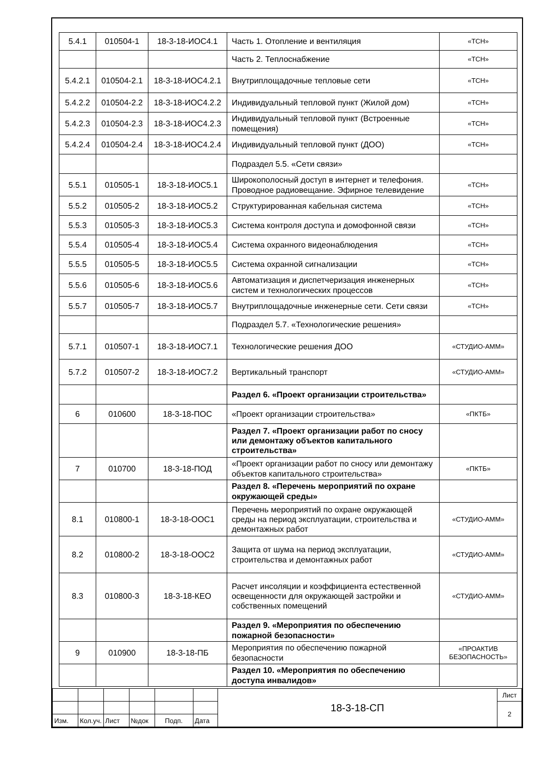| 5.4.1 | 010504-1 | 18-3-18-ИОС4.1 | Часть 1. Отопление и вентиляция | «ТСН» |
| | | | Часть 2. Теплоснабжение | «ТСН» |
| 5.4.2.1 | 010504-2.1 | 18-3-18-ИОС4.2.1 | Внутриплощадочные тепловые сети | «ТСН» |
| 5.4.2.2 | 010504-2.2 | 18-3-18-ИОС4.2.2 | Индивидуальный тепловой пункт (Жилой дом) | «ТСН» |
| 5.4.2.3 | 010504-2.3 | 18-3-18-ИОС4.2.3 | Индивидуальный тепловой пункт (Встроенные помещения) | «ТСН» |
| 5.4.2.4 | 010504-2.4 | 18-3-18-ИОС4.2.4 | Индивидуальный тепловой пункт (ДОО) | «ТСН» |
| | | | Подраздел 5.5. «Сети связи» | |
| 5.5.1 | 010505-1 | 18-3-18-ИОС5.1 | Широкополосный доступ в интернет и телефония. Проводное радиовещание. Эфирное телевидение | «ТСН» |
| 5.5.2 | 010505-2 | 18-3-18-ИОС5.2 | Структурированная кабельная система | «ТСН» |
| 5.5.3 | 010505-3 | 18-3-18-ИОС5.3 | Система контроля доступа и домофонной связи | «ТСН» |
| 5.5.4 | 010505-4 | 18-3-18-ИОС5.4 | Система охранного видеонаблюдения | «ТСН» |
| 5.5.5 | 010505-5 | 18-3-18-ИОС5.5 | Система охранной сигнализации | «ТСН» |
| 5.5.6 | 010505-6 | 18-3-18-ИОС5.6 | Автоматизация и диспетчеризация инженерных систем и технологических процессов | «ТСН» |
| 5.5.7 | 010505-7 | 18-3-18-ИОС5.7 | Внутриплощадочные инженерные сети. Сети связи | «ТСН» |
| | | | Подраздел 5.7. «Технологические решения» | |
| 5.7.1 | 010507-1 | 18-3-18-ИОС7.1 | Технологические решения ДОО | «СТУДИО-АММ» |
| 5.7.2 | 010507-2 | 18-3-18-ИОС7.2 | Вертикальный транспорт | «СТУДИО-АММ» |
| | | | Раздел 6. «Проект организации строительства» | |
| 6 | 010600 | 18-3-18-ПОС | «Проект организации строительства» | «ПКТБ» |
| | | | Раздел 7. «Проект организации работ по сносу или демонтажу объектов капитального строительства» | |
| 7 | 010700 | 18-3-18-ПОД | «Проект организации работ по сносу или демонтажу объектов капитального строительства» | «ПКТБ» |
| | | | Раздел 8. «Перечень мероприятий по охране окружающей среды» | |
| 8.1 | 010800-1 | 18-3-18-ООС1 | Перечень мероприятий по охране окружающей среды на период эксплуатации, строительства и демонтажных работ | «СТУДИО-АММ» |
| 8.2 | 010800-2 | 18-3-18-ООС2 | Защита от шума на период эксплуатации, строительства и демонтажных работ | «СТУДИО-АММ» |
| 8.3 | 010800-3 | 18-3-18-КЕО | Расчет инсоляции и коэффициента естественной освещенности для окружающей застройки и собственных помещений | «СТУДИО-АММ» |
| | | | Раздел 9. «Мероприятия по обеспечению пожарной безопасности» | |
| 9 | 010900 | 18-3-18-ПБ | Мероприятия по обеспечению пожарной безопасности | «ПРОАКТИВ БЕЗОПАСНОСТЬ» |
| | | | Раздел 10. «Мероприятия по обеспечению доступа инвалидов» | |
| | | | | | | 18-3-18-СП | Лист |
| | | | | | | | 2 |
| Изм. | Кол.уч. | Лист | №док | Подп. | Дата | | |